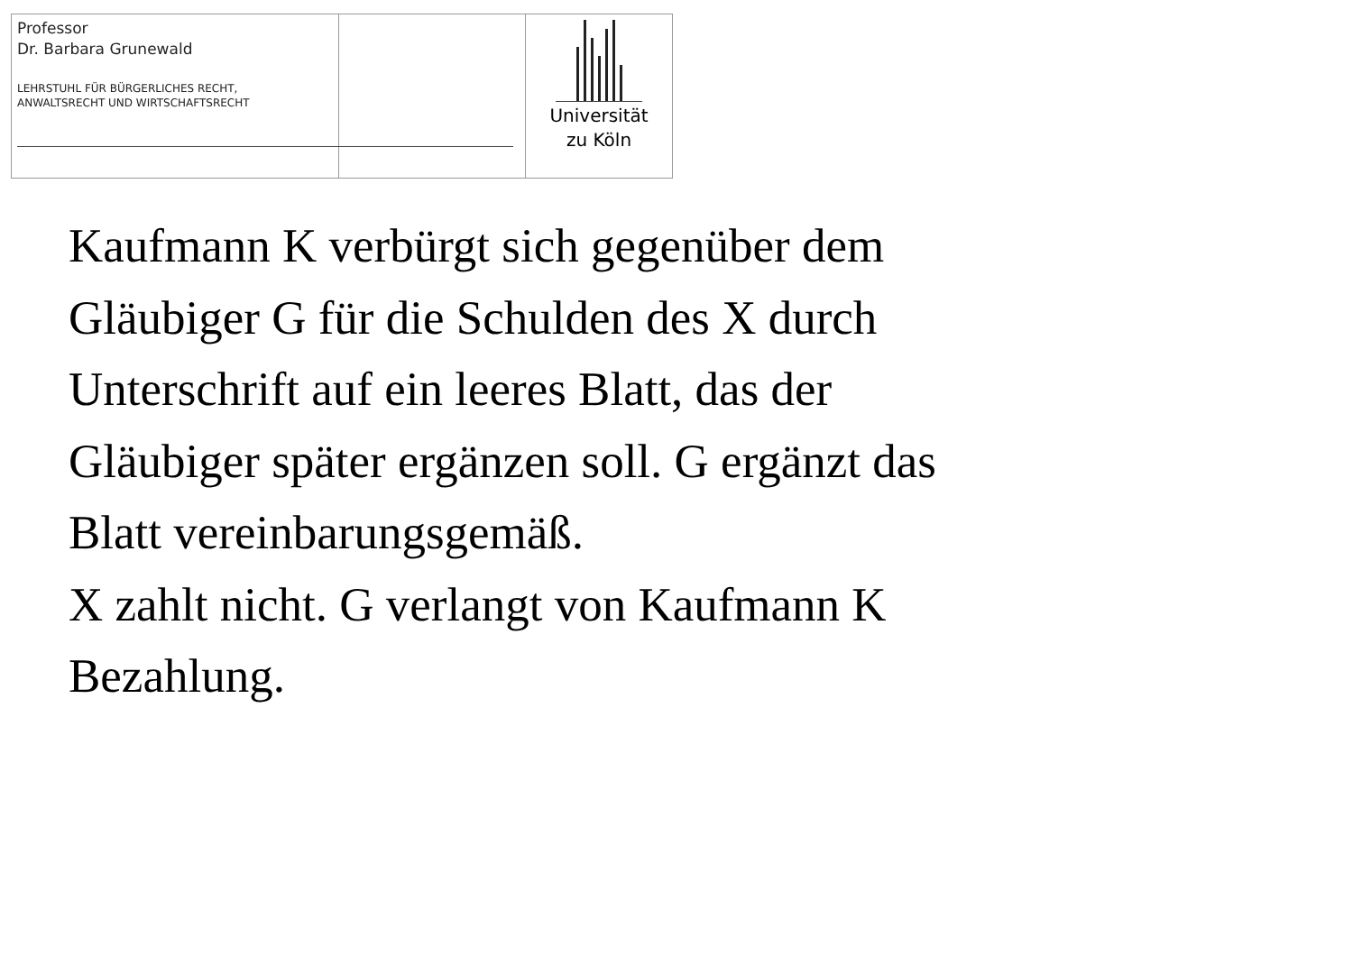Professor
Dr. Barbara Grunewald
LEHRSTUHL FÜR BÜRGERLICHES RECHT,
ANWALTSRECHT UND WIRTSCHAFTSRECHT
Universität
zu Köln
Kaufmann K verbürgt sich gegenüber dem
Gläubiger G für die Schulden des X durch
Unterschrift auf ein leeres Blatt, das der
Gläubiger später ergänzen soll. G ergänzt das
Blatt vereinbarungsgemäß.
X zahlt nicht. G verlangt von Kaufmann K
Bezahlung.